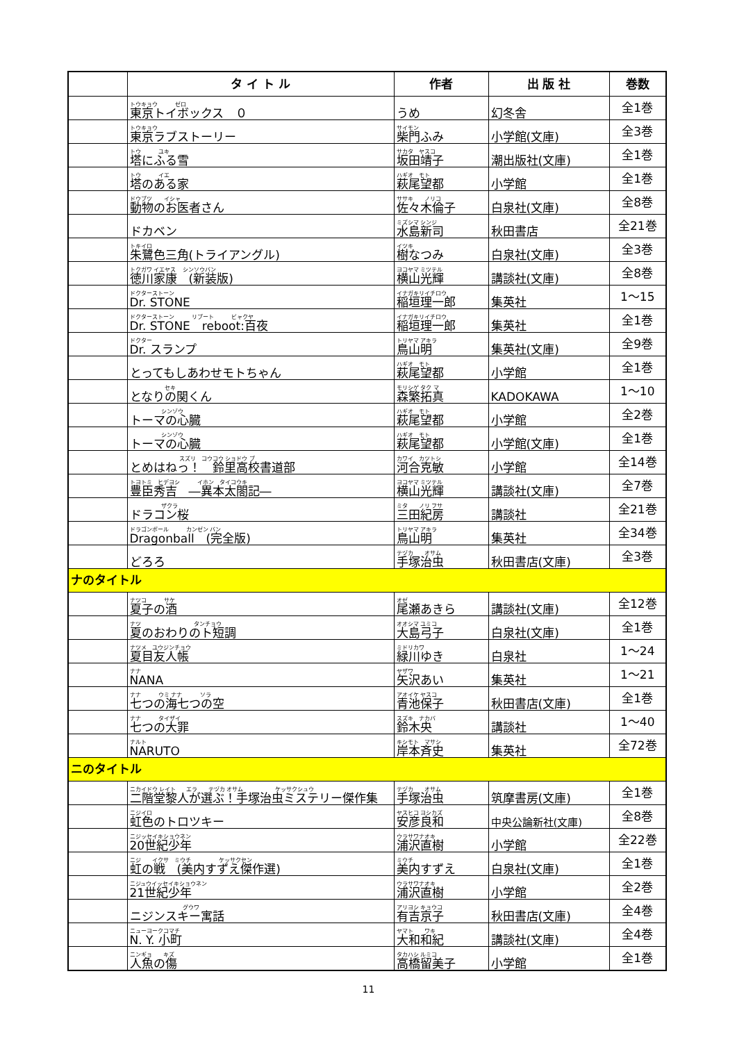| | タ イ ト ル | 作者 | 出 版 社 | 巻数 |
| --- | --- | --- | --- | --- |
| | トウキョウ ゼロ 東京トイボックス ０ | うめ | 幻冬舎 | 全1巻 |
| | トウキョウ 東京ラブストーリー | サイモン 柴門ふみ | 小学館(文庫) | 全3巻 |
| | トウ ユキ 塔にふる雪 | サカタ ヤスコ 坂田靖子 | 潮出版社(文庫) | 全1巻 |
| | トウ イエ 塔のある家 | ハギオ モト 萩尾望都 | 小学館 | 全1巻 |
| | ドウブツ イシャ 動物のお医者さん | ササキ ノリコ 佐々木倫子 | 白泉社(文庫) | 全8巻 |
| | ドカベン | ミズシマ シンジ 水島新司 | 秋田書店 | 全21巻 |
| | トキイロ 朱鷺色三角(トライアングル) | イツキ 樹なつみ | 白泉社(文庫) | 全3巻 |
| | トクガワ イエヤス シンソウバン 徳川家康 (新装版) | ヨコヤマ ミツテル 横山光輝 | 講談社(文庫) | 全8巻 |
| | ドクターストーン Dr. STONE | イナガキリイチロウ 稲垣理一郎 | 集英社 | 1～15 |
| | ドクターストーン リブート ビャクヤ Dr. STONE reboot:百夜 | イナガキリイチロウ 稲垣理一郎 | 集英社 | 全1巻 |
| | ドクター Dr. スランプ | トリヤマ アキラ 鳥山明 | 集英社(文庫) | 全9巻 |
| | とってもしあわせモトちゃん | ハギオ モト 萩尾望都 | 小学館 | 全1巻 |
| | セキ となりの関くん | モリシゲ タク マ 森繁拓真 | KADOKAWA | 1～10 |
| | シンゾウ トーマの心臓 | ハギオ モト 萩尾望都 | 小学館 | 全2巻 |
| | シンゾウ トーマの心臓 | ハギオ モト 萩尾望都 | 小学館(文庫) | 全1巻 |
| | スズリ コウコウ ショドウ ブ とめはねっ！ 鈴里高校書道部 | カワイ カツトシ 河合克敏 | 小学館 | 全14巻 |
| | トヨトミ ヒデヨシ イホン タイコウキ 豊臣秀吉 ―異本太閤記― | ヨコヤマ ミツテル 横山光輝 | 講談社(文庫) | 全7巻 |
| | ザクラ ドラコン桜 | ミタ ノリ フサ 三田紀房 | 講談社 | 全21巻 |
| | ドラゴンボール カンゼン バン Dragonball (完全版) | トリヤマ アキラ 鳥山明 | 集英社 | 全34巻 |
| | どろろ | テヅカ オサム 手塚治虫 | 秋田書店(文庫) | 全3巻 |
| ナのタイトル | | | | |
| | ナツコ サケ 夏子の酒 | オゼ 尾瀬あきら | 講談社(文庫) | 全12巻 |
| | ナツ タンチョウ 夏のおわりのト短調 | オオシマ ユミコ 大島弓子 | 白泉社(文庫) | 全1巻 |
| | ナツメ ユウジンチョウ 夏目友人帳 | ミドリカワ 緑川ゆき | 白泉社 | 1～24 |
| | ナナ NANA | ヤザワ 矢沢あい | 集英社 | 1～21 |
| | ナナ ウミ ナナ ソラ 七つの海七つの空 | アオイケ ヤスコ 青池保子 | 秋田書店(文庫) | 全1巻 |
| | ナナ タイザイ 七つの大罪 | スズキ ナカバ 鈴木央 | 講談社 | 1～40 |
| | ナルト NARUTO | キシモト マサシ 岸本斉史 | 集英社 | 全72巻 |
| ニのタイトル | | | | |
| | ニカイドウ レイト エラ テヅカ オサム ケッサクシュウ 二階堂黎人が選ぶ！手塚治虫ミステリー傑作集 | テヅカ オサム 手塚治虫 | 筑摩書房(文庫) | 全1巻 |
| | ニジイロ 虹色のトロツキー | ヤスヒコ ヨシカズ 安彦良和 | 中央公論新社(文庫) | 全8巻 |
| | ニジッセイキショウネン 20世紀少年 | ウラサワナオキ 浦沢直樹 | 小学館 | 全22巻 |
| | ニジ イクサ ミウチ ケッサクセン 虹の戦 (美内すずえ傑作選) | ミウチ 美内すずえ | 白泉社(文庫) | 全1巻 |
| | ニジュウイッセイキショウネン 21世紀少年 | ウラサワナオキ 浦沢直樹 | 小学館 | 全2巻 |
| | グウワ ニジンスキー寓話 | アリヨシ キョウコ 有吉京子 | 秋田書店(文庫) | 全4巻 |
| | ニューヨークコマチ N. Y. 小町 | ヤマト ワキ 大和和紀 | 講談社(文庫) | 全4巻 |
| | ニンギョ キズ 人魚の傷 | タカハシ ルミコ 高橋留美子 | 小学館 | 全1巻 |
11